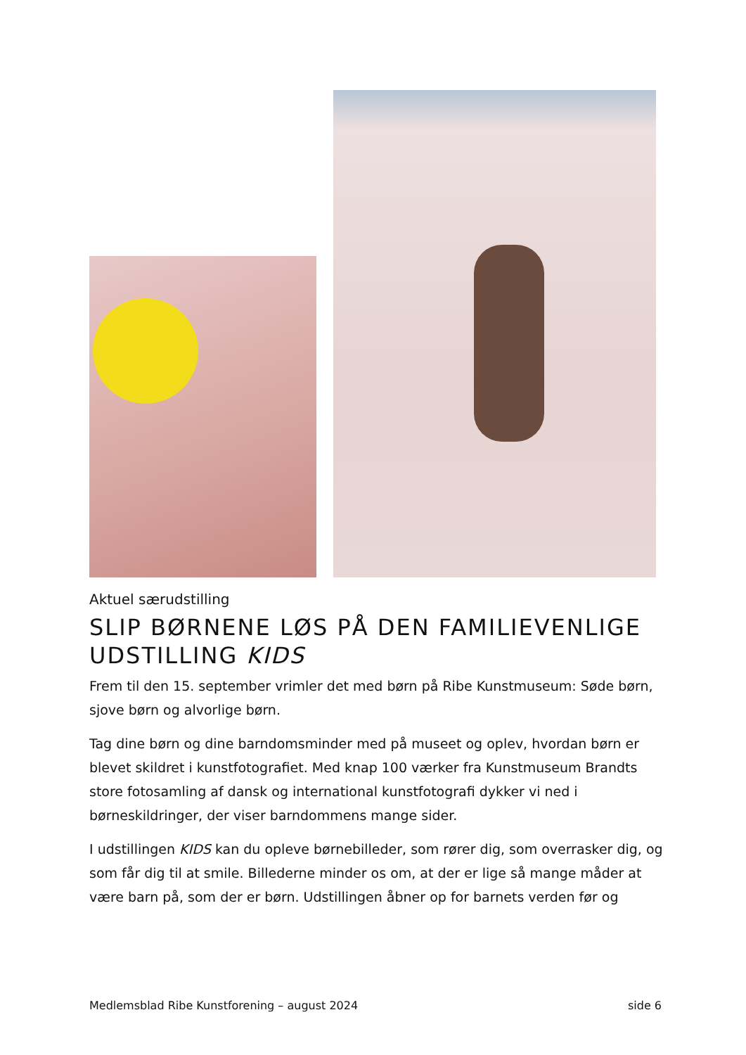Aktuel særudstilling
SLIP BØRNENE LØS PÅ DEN FAMILIEVENLIGE UDSTILLING KIDS
Frem til den 15. september vrimler det med børn på Ribe Kunstmuseum: Søde børn, sjove børn og alvorlige børn.
Tag dine børn og dine barndomsminder med på museet og oplev, hvordan børn er blevet skildret i kunstfotografiet. Med knap 100 værker fra Kunstmuseum Brandts store fotosamling af dansk og international kunstfotografi dykker vi ned i børneskildringer, der viser barndommens mange sider.
I udstillingen KIDS kan du opleve børnebilleder, som rører dig, som overrasker dig, og som får dig til at smile. Billederne minder os om, at der er lige så mange måder at være barn på, som der er børn. Udstillingen åbner op for barnets verden før og
Medlemsblad Ribe Kunstforening – august 2024 side 6